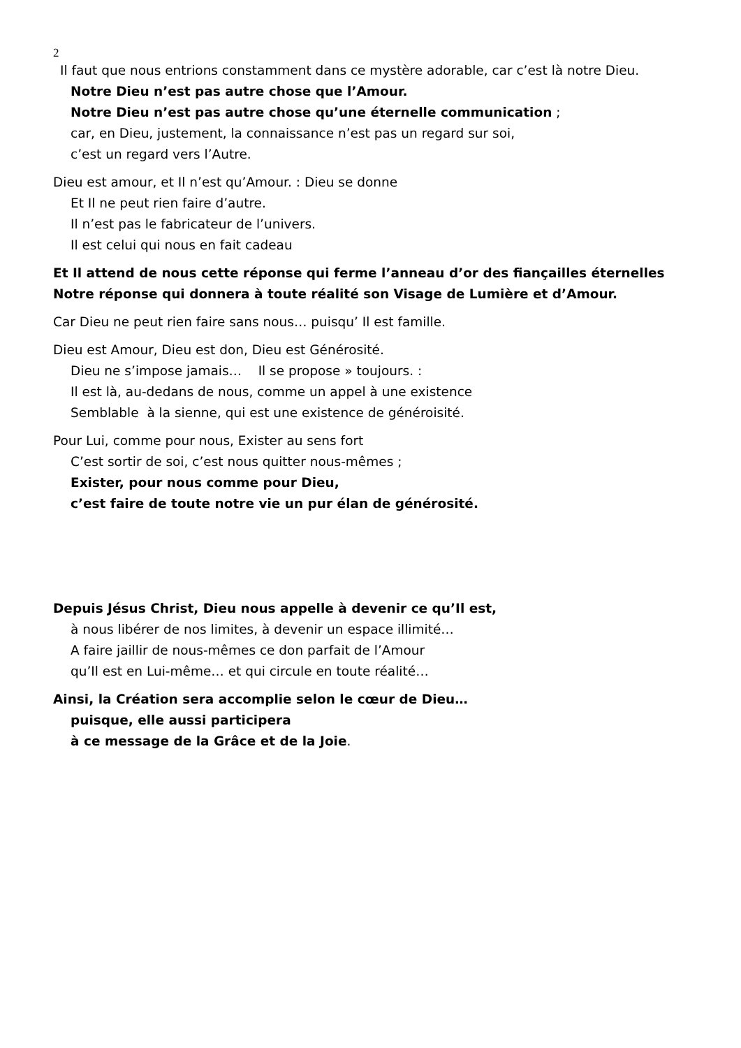2
Il faut que nous entrions constamment dans ce mystère adorable, car c’est là notre Dieu.
Notre Dieu n’est pas autre chose que l’Amour.
Notre Dieu n’est pas autre chose qu’une éternelle communication ;
car, en Dieu, justement, la connaissance n’est pas un regard sur soi,
c’est un regard vers l’Autre.
Dieu est amour, et Il n’est qu’Amour. : Dieu se donne
Et Il ne peut rien faire d’autre.
Il n’est pas le fabricateur de l’univers.
Il est celui qui nous en fait cadeau
Et Il attend de nous cette réponse qui ferme l’anneau d’or des fiançailles éternelles
Notre réponse qui donnera à toute réalité son Visage de Lumière et d’Amour.
Car Dieu ne peut rien faire sans nous… puisqu’ Il est famille.
Dieu est Amour, Dieu est don, Dieu est Générosité.
Dieu ne s’impose jamais… Il se propose » toujours. :
Il est là, au-dedans de nous, comme un appel à une existence
Semblable à la sienne, qui est une existence de généroisité.
Pour Lui, comme pour nous, Exister au sens fort
C’est sortir de soi, c’est nous quitter nous-mêmes ;
Exister, pour nous comme pour Dieu,
c’est faire de toute notre vie un pur élan de générosité.
Depuis Jésus Christ, Dieu nous appelle à devenir ce qu’Il est,
à nous libérer de nos limites, à devenir un espace illimité…
A faire jaillir de nous-mêmes ce don parfait de l’Amour
qu’Il est en Lui-même… et qui circule en toute réalité…
Ainsi, la Création sera accomplie selon le cœur de Dieu…
puisque, elle aussi participera
à ce message de la Grâce et de la Joie.